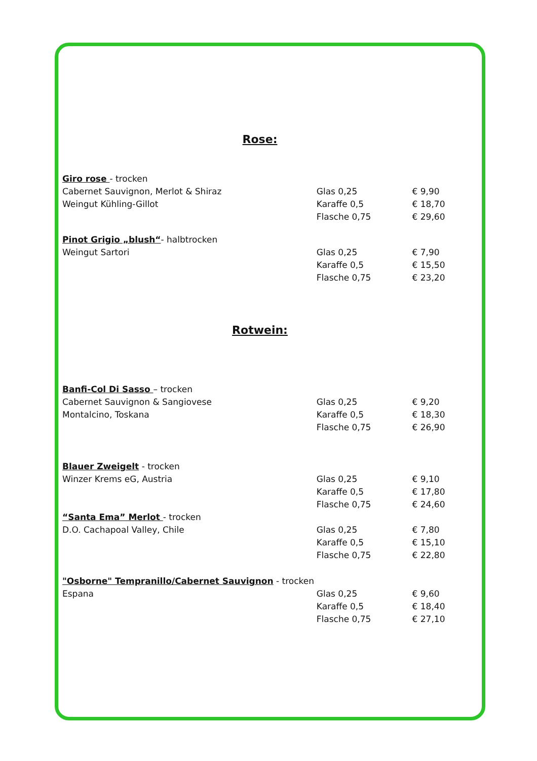Rose:
Giro rose - trocken
Cabernet Sauvignon, Merlot & Shiraz Glas 0,25 € 9,90
Weingut Kühling-Gillot Karaffe 0,5 € 18,70
Flasche 0,75 € 29,60
Pinot Grigio „blush“- halbtrocken
Weingut Sartori Glas 0,25 € 7,90
Karaffe 0,5 € 15,50
Flasche 0,75 € 23,20
Rotwein:
Banfi-Col Di Sasso – trocken
Cabernet Sauvignon & Sangiovese Glas 0,25 € 9,20
Montalcino, Toskana Karaffe 0,5 € 18,30
Flasche 0,75 € 26,90
Blauer Zweigelt - trocken
Winzer Krems eG, Austria Glas 0,25 € 9,10
Karaffe 0,5 € 17,80
Flasche 0,75 € 24,60
“Santa Ema” Merlot - trocken
D.O. Cachapoal Valley, Chile Glas 0,25 € 7,80
Karaffe 0,5 € 15,10
Flasche 0,75 € 22,80
"Osborne" Tempranillo/Cabernet Sauvignon - trocken
Espana Glas 0,25 € 9,60
Karaffe 0,5 € 18,40
Flasche 0,75 € 27,10